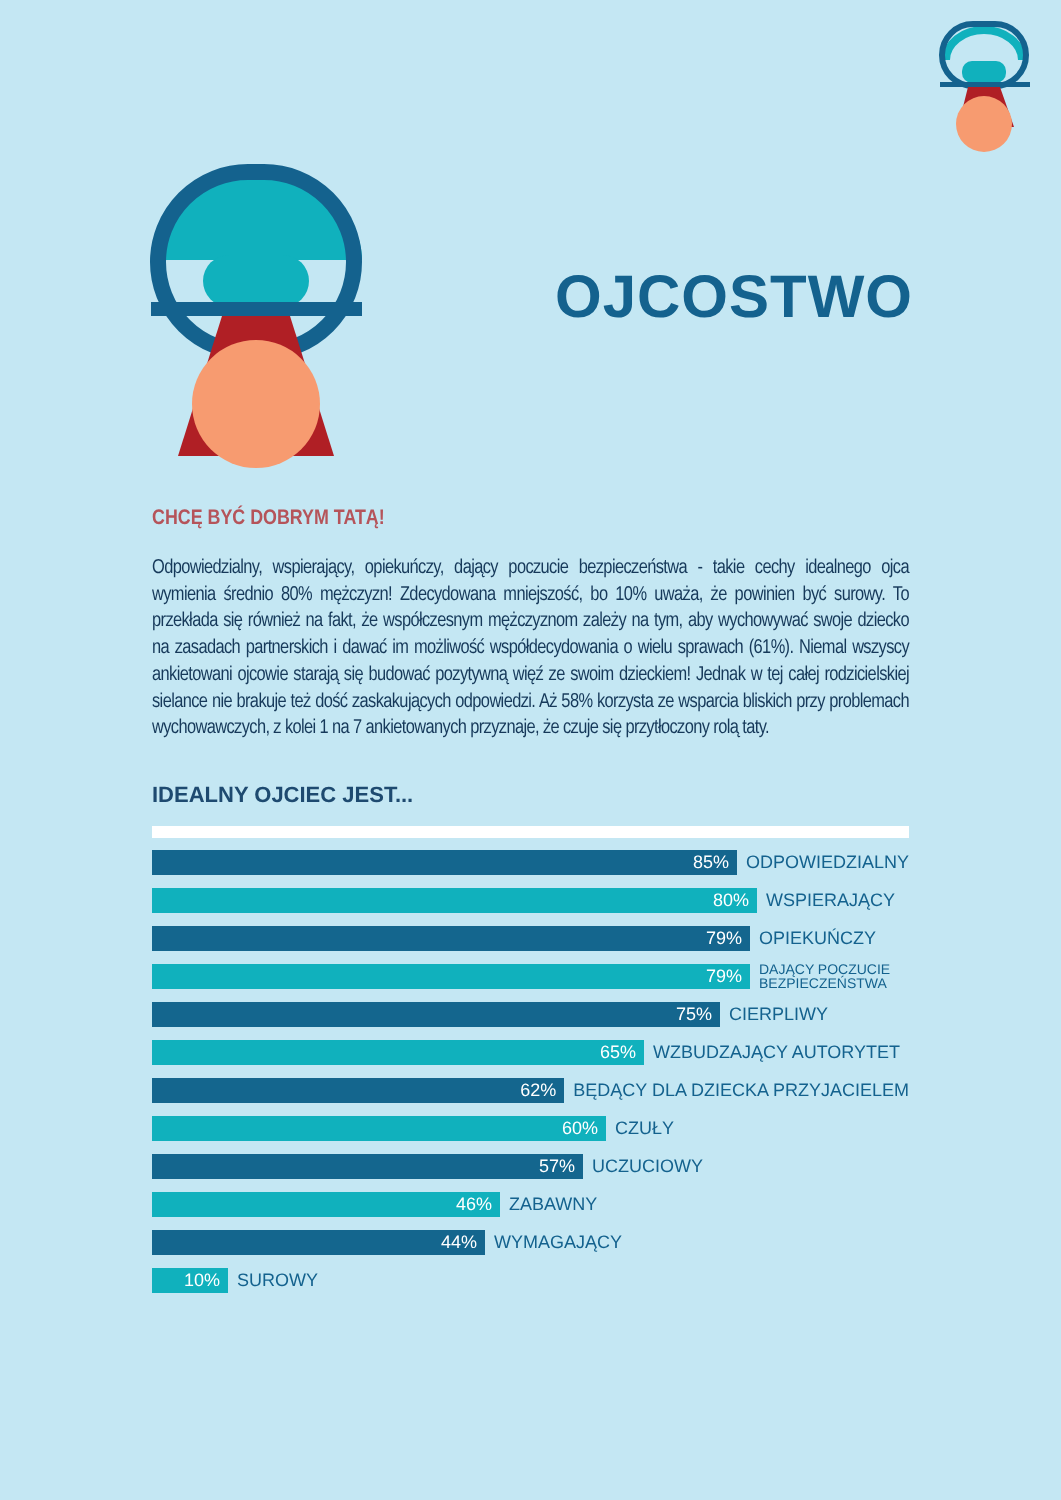OJCOSTWO
CHCĘ BYĆ DOBRYM TATĄ!
Odpowiedzialny, wspierający, opiekuńczy, dający poczucie bezpieczeństwa - takie cechy idealnego ojca wymienia średnio 80% mężczyzn! Zdecydowana mniejszość, bo 10% uważa, że powinien być surowy. To przekłada się również na fakt, że współczesnym mężczyznom zależy na tym, aby wychowywać swoje dziecko na zasadach partnerskich i dawać im możliwość współdecydowania o wielu sprawach (61%). Niemal wszyscy ankietowani ojcowie starają się budować pozytywną więź ze swoim dzieckiem! Jednak w tej całej rodzicielskiej sielance nie brakuje też dość zaskakujących odpowiedzi. Aż 58% korzysta ze wsparcia bliskich przy problemach wychowawczych, z kolei 1 na 7 ankietowanych przyznaje, że czuje się przytłoczony rolą taty.
IDEALNY OJCIEC JEST...
85%
ODPOWIEDZIALNY
80%
WSPIERAJĄCY
79%
OPIEKUŃCZY
79%
DAJĄCY POCZUCIE
BEZPIECZEŃSTWA
75%
CIERPLIWY
65%
WZBUDZAJĄCY AUTORYTET
62%
BĘDĄCY DLA DZIECKA PRZYJACIELEM
60%
CZUŁY
57%
UCZUCIOWY
46%
ZABAWNY
44%
WYMAGAJĄCY
10%
SUROWY